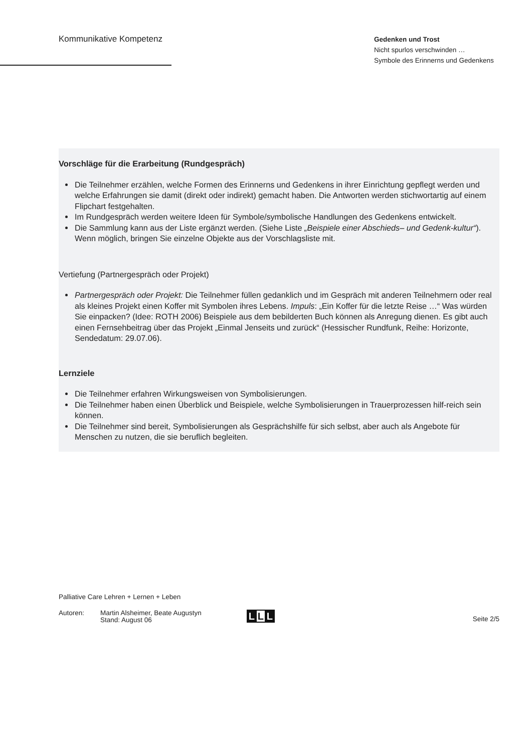Kommunikative Kompetenz
Gedenken und Trost
Nicht spurlos verschwinden …
Symbole des Erinnerns und Gedenkens
Vorschläge für die Erarbeitung (Rundgespräch)
Die Teilnehmer erzählen, welche Formen des Erinnerns und Gedenkens in ihrer Einrichtung gepflegt werden und welche Erfahrungen sie damit (direkt oder indirekt) gemacht haben. Die Antworten werden stichwortartig auf einem Flipchart festgehalten.
Im Rundgespräch werden weitere Ideen für Symbole/symbolische Handlungen des Gedenkens entwickelt.
Die Sammlung kann aus der Liste ergänzt werden. (Siehe Liste „Beispiele einer Abschieds– und Gedenk-kultur“). Wenn möglich, bringen Sie einzelne Objekte aus der Vorschlagsliste mit.
Vertiefung (Partnergespräch oder Projekt)
Partnergespräch oder Projekt: Die Teilnehmer füllen gedanklich und im Gespräch mit anderen Teilnehmern oder real als kleines Projekt einen Koffer mit Symbolen ihres Lebens. Impuls: „Ein Koffer für die letzte Reise …“ Was würden Sie einpacken? (Idee: ROTH 2006) Beispiele aus dem bebilderten Buch können als Anregung dienen. Es gibt auch einen Fernsehbeitrag über das Projekt „Einmal Jenseits und zurück“ (Hessischer Rundfunk, Reihe: Horizonte, Sendedatum: 29.07.06).
Lernziele
Die Teilnehmer erfahren Wirkungsweisen von Symbolisierungen.
Die Teilnehmer haben einen Überblick und Beispiele, welche Symbolisierungen in Trauerprozessen hilf-reich sein können.
Die Teilnehmer sind bereit, Symbolisierungen als Gesprächshilfe für sich selbst, aber auch als Angebote für Menschen zu nutzen, die sie beruflich begleiten.
Palliative Care Lehren + Lernen + Leben
Autoren: Martin Alsheimer, Beate Augustyn
Stand: August 06
L L L
Seite 2/5